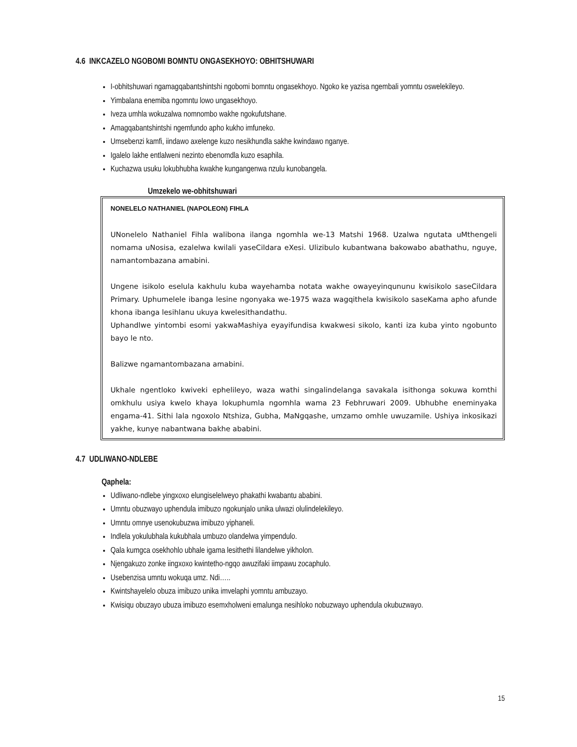4.6 INKCAZELO NGOBOMI BOMNTU ONGASEKHOYO: OBHITSHUWARI
I-obhitshuwari ngamagqabantshintshi ngobomi bomntu ongasekhoyo. Ngoko ke yazisa ngembali yomntu oswelekileyo.
Yimbalana enemiba ngomntu lowo ungasekhoyo.
Iveza umhla wokuzalwa nomnombo wakhe ngokufutshane.
Amagqabantshintshi ngemfundo apho kukho imfuneko.
Umsebenzi kamfi, iindawo axelenge kuzo nesikhundla sakhe kwindawo nganye.
Igalelo lakhe entlalweni nezinto ebenomdla kuzo esaphila.
Kuchazwa usuku lokubhubha kwakhe kungangenwa nzulu kunobangela.
Umzekelo we-obhitshuwari
NONELELO NATHANIEL (NAPOLEON) FIHLA
UNonelelo Nathaniel Fihla walibona ilanga ngomhla we-13 Matshi 1968. Uzalwa ngutata uMthengeli nomama uNosisa, ezalelwa kwilali yaseCildara eXesi. Ulizibulo kubantwana bakowabo abathathu, nguye, namantombazana amabini.
Ungene isikolo eselula kakhulu kuba wayehamba notata wakhe owayeyinqununu kwisikolo saseCildara Primary. Uphumelele ibanga lesine ngonyaka we-1975 waza wagqithela kwisikolo saseKama apho afunde khona ibanga lesihlanu ukuya kwelesithandathu.
Uphandlwe yintombi esomi yakwaMashiya eyayifundisa kwakwesi sikolo, kanti iza kuba yinto ngobunto bayo le nto.
Balizwe ngamantombazana amabini.
Ukhale ngentloko kwiveki ephelileyo, waza wathi singalindelanga savakala isithonga sokuwa komthi omkhulu usiya kwelo khaya lokuphumla ngomhla wama 23 Febhruwari 2009. Ubhubhe eneminyaka engama-41. Sithi lala ngoxolo Ntshiza, Gubha, MaNgqashe, umzamo omhle uwuzamile. Ushiya inkosikazi yakhe, kunye nabantwana bakhe ababini.
4.7 UDLIWANO-NDLEBE
Qaphela:
Udliwano-ndlebe yingxoxo elungiselelweyo phakathi kwabantu ababini.
Umntu obuzwayo uphendula imibuzo ngokunjalo unika ulwazi olulindelekileyo.
Umntu omnye usenokubuzwa imibuzo yiphaneli.
Indlela yokulubhala kukubhala umbuzo olandelwa yimpendulo.
Qala kumgca osekhohlo ubhale igama lesithethi lilandelwe yikholon.
Njengakuzo zonke iingxoxo kwintetho-ngqo awuzifaki iimpawu zocaphulo.
Usebenzisa umntu wokuqa umz. Ndi…..
Kwintshayelelo obuza imibuzo unika imvelaphi yomntu ambuzayo.
Kwisiqu obuzayo ubuza imibuzo esemxholweni emalunga nesihloko nobuzwayo uphendula okubuzwayo.
15